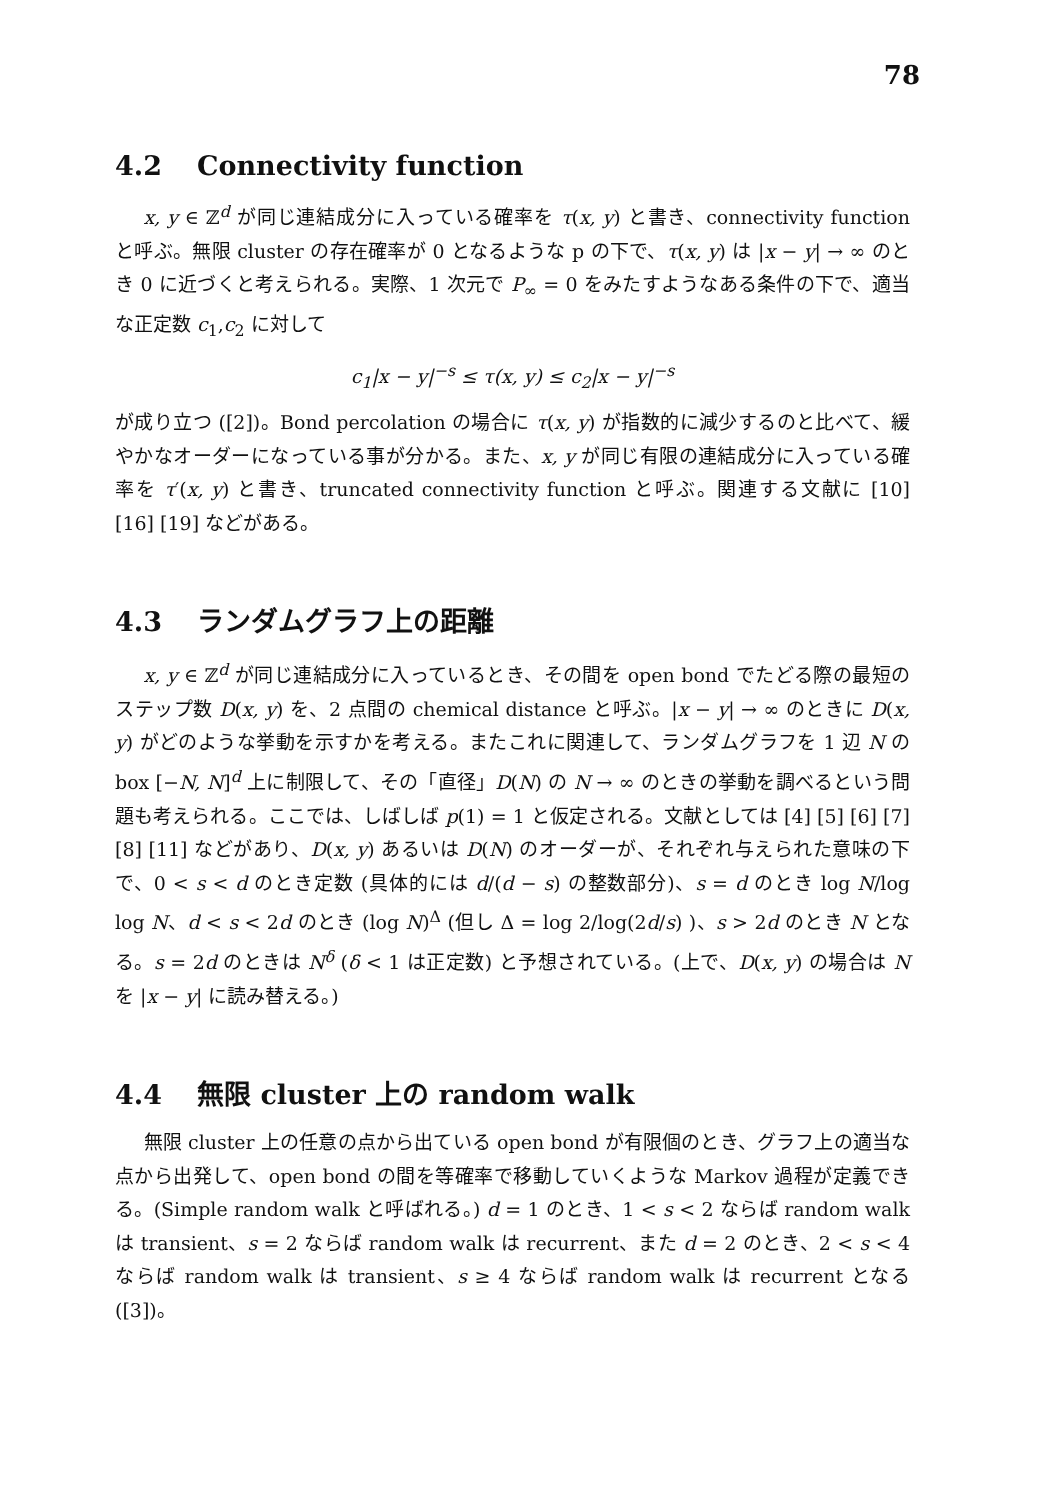78
4.2 Connectivity function
x, y ∈ ℤ<sup>d</sup> が同じ連結成分に入っている確率を τ(x, y) と書き、connectivity function と呼ぶ。無限 cluster の存在確率が 0 となるような p の下で、τ(x, y) は |x − y| → ∞ のとき 0 に近づくと考えられる。実際、1 次元で P<sub>∞</sub> = 0 をみたすようなある条件の下で、適当な正定数 c<sub>1</sub>,c<sub>2</sub> に対して
c<sub>1</sub>|x − y|<sup>−s</sup> ≤ τ(x, y) ≤ c<sub>2</sub>|x − y|<sup>−s</sup>
が成り立つ ([2])。Bond percolation の場合に τ(x, y) が指数的に減少するのと比べて、緩やかなオーダーになっている事が分かる。また、x, y が同じ有限の連結成分に入っている確率を τ′(x, y) と書き、truncated connectivity function と呼ぶ。関連する文献に [10] [16] [19] などがある。
4.3 ランダムグラフ上の距離
x, y ∈ ℤ<sup>d</sup> が同じ連結成分に入っているとき、その間を open bond でたどる際の最短のステップ数 D(x, y) を、2 点間の chemical distance と呼ぶ。|x − y| → ∞ のときに D(x, y) がどのような挙動を示すかを考える。またこれに関連して、ランダムグラフを 1 辺 N の box [−N, N]<sup>d</sup> 上に制限して、その「直径」D(N) の N → ∞ のときの挙動を調べるという問題も考えられる。ここでは、しばしば p(1) = 1 と仮定される。文献としては [4] [5] [6] [7] [8] [11] などがあり、D(x, y) あるいは D(N) のオーダーが、それぞれ与えられた意味の下で、0 < s < d のとき定数 (具体的には d/(d − s) の整数部分)、s = d のとき log N/log log N、d < s < 2d のとき (log N)<sup>Δ</sup> (但し Δ = log 2/log(2d/s) )、s > 2d のとき N となる。s = 2d のときは N<sup>δ</sup> (δ < 1 は正定数) と予想されている。(上で、D(x, y) の場合は N を |x − y| に読み替える。)
4.4 無限 cluster 上の random walk
無限 cluster 上の任意の点から出ている open bond が有限個のとき、グラフ上の適当な点から出発して、open bond の間を等確率で移動していくような Markov 過程が定義できる。(Simple random walk と呼ばれる。) d = 1 のとき、1 < s < 2 ならば random walk は transient、s = 2 ならば random walk は recurrent、また d = 2 のとき、2 < s < 4 ならば random walk は transient、s ≥ 4 ならば random walk は recurrent となる ([3])。